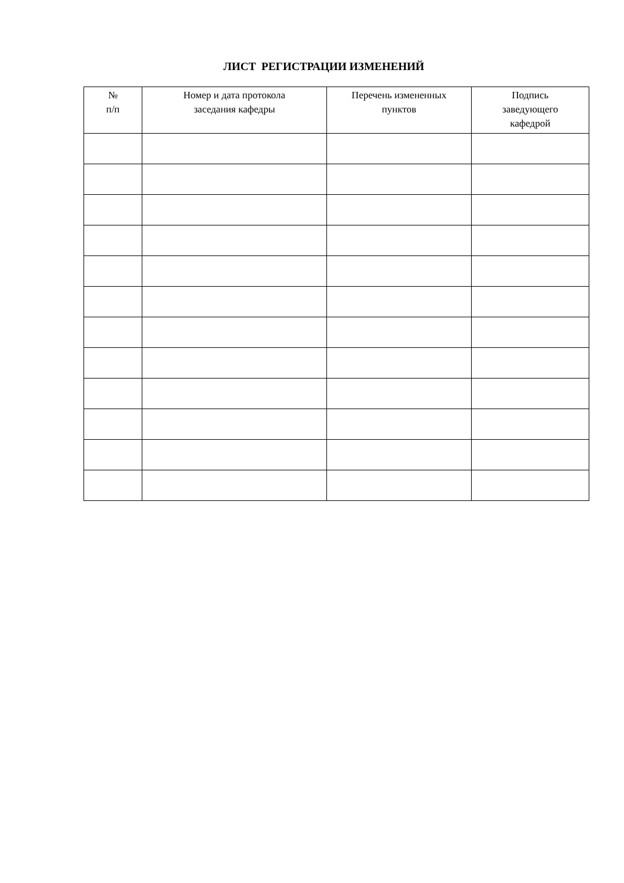ЛИСТ РЕГИСТРАЦИИ ИЗМЕНЕНИЙ
| № п/п | Номер и дата протокола заседания кафедры | Перечень измененных пунктов | Подпись заведующего кафедрой |
| --- | --- | --- | --- |